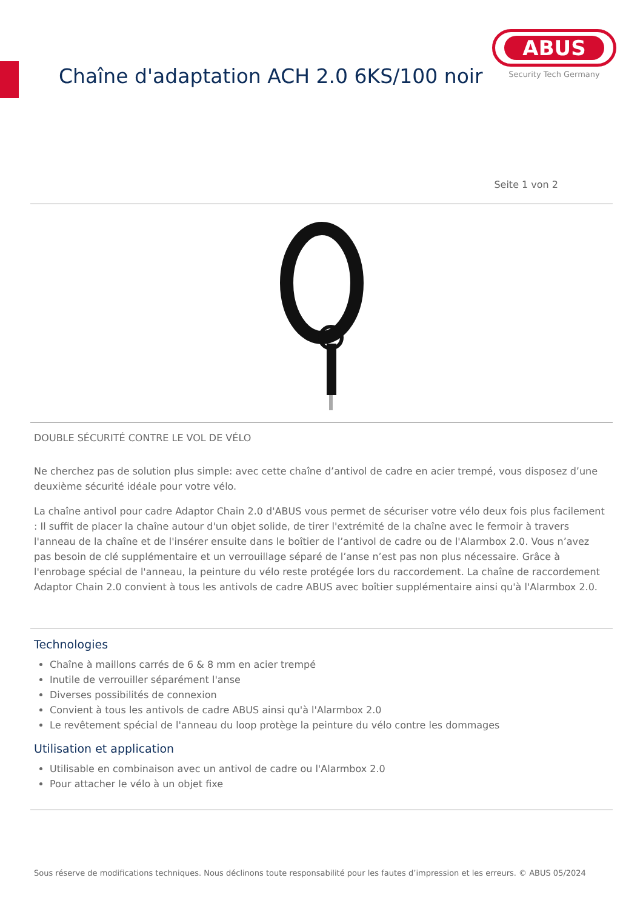Chaîne d'adaptation ACH 2.0 6KS/100 noir
ABUS
Security Tech Germany
Seite 1 von 2
DOUBLE SÉCURITÉ CONTRE LE VOL DE VÉLO
Ne cherchez pas de solution plus simple: avec cette chaîne d’antivol de cadre en acier trempé, vous disposez d’une deuxième sécurité idéale pour votre vélo.
La chaîne antivol pour cadre Adaptor Chain 2.0 d'ABUS vous permet de sécuriser votre vélo deux fois plus facilement : Il suffit de placer la chaîne autour d'un objet solide, de tirer l'extrémité de la chaîne avec le fermoir à travers l'anneau de la chaîne et de l'insérer ensuite dans le boîtier de l’antivol de cadre ou de l'Alarmbox 2.0. Vous n’avez pas besoin de clé supplémentaire et un verrouillage séparé de l’anse n’est pas non plus nécessaire. Grâce à l'enrobage spécial de l'anneau, la peinture du vélo reste protégée lors du raccordement. La chaîne de raccordement Adaptor Chain 2.0 convient à tous les antivols de cadre ABUS avec boîtier supplémentaire ainsi qu'à l'Alarmbox 2.0.
Technologies
Chaîne à maillons carrés de 6 & 8 mm en acier trempé
Inutile de verrouiller séparément l'anse
Diverses possibilités de connexion
Convient à tous les antivols de cadre ABUS ainsi qu'à l'Alarmbox 2.0
Le revêtement spécial de l'anneau du loop protège la peinture du vélo contre les dommages
Utilisation et application
Utilisable en combinaison avec un antivol de cadre ou l'Alarmbox 2.0
Pour attacher le vélo à un objet fixe
Sous réserve de modifications techniques. Nous déclinons toute responsabilité pour les fautes d’impression et les erreurs. © ABUS 05/2024